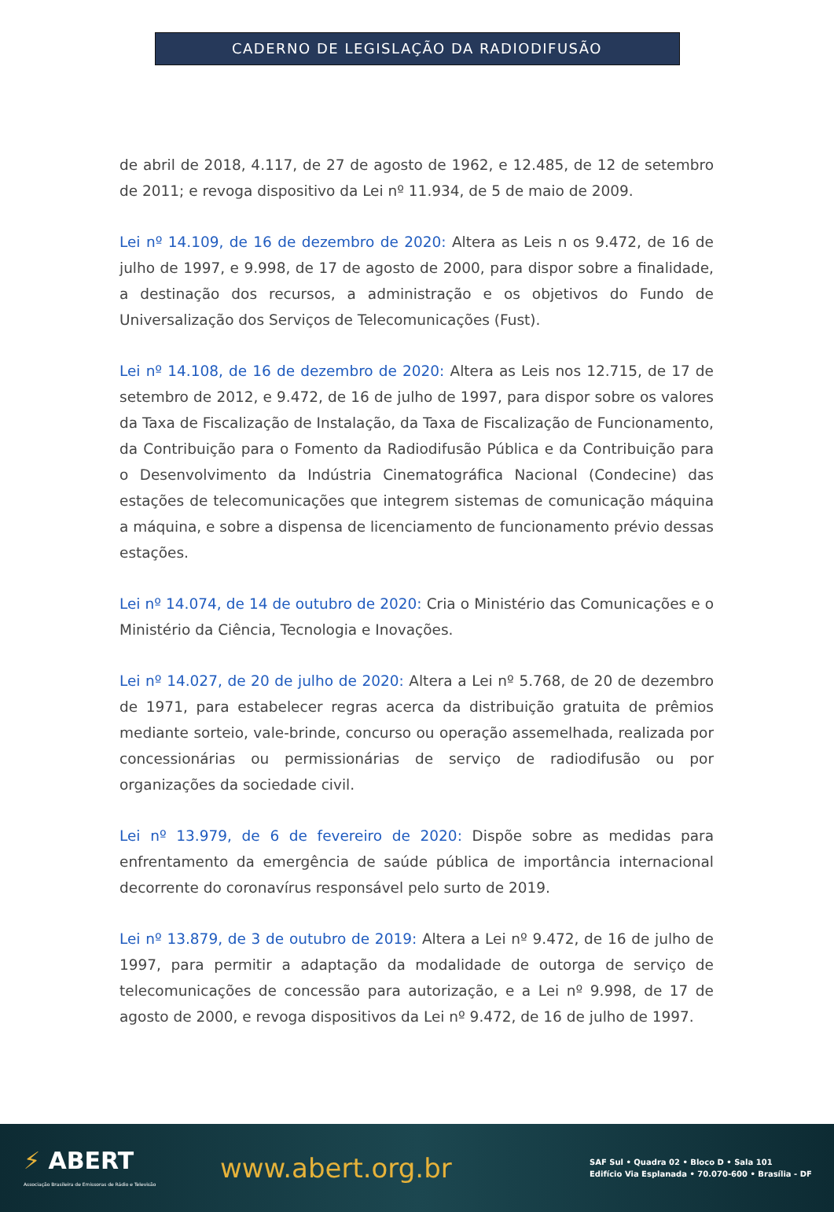CADERNO DE LEGISLAÇÃO DA RADIODIFUSÃO
de abril de 2018, 4.117, de 27 de agosto de 1962, e 12.485, de 12 de setembro de 2011; e revoga dispositivo da Lei nº 11.934, de 5 de maio de 2009.
Lei nº 14.109, de 16 de dezembro de 2020: Altera as Leis n os 9.472, de 16 de julho de 1997, e 9.998, de 17 de agosto de 2000, para dispor sobre a finalidade, a destinação dos recursos, a administração e os objetivos do Fundo de Universalização dos Serviços de Telecomunicações (Fust).
Lei nº 14.108, de 16 de dezembro de 2020: Altera as Leis nos 12.715, de 17 de setembro de 2012, e 9.472, de 16 de julho de 1997, para dispor sobre os valores da Taxa de Fiscalização de Instalação, da Taxa de Fiscalização de Funcionamento, da Contribuição para o Fomento da Radiodifusão Pública e da Contribuição para o Desenvolvimento da Indústria Cinematográfica Nacional (Condecine) das estações de telecomunicações que integrem sistemas de comunicação máquina a máquina, e sobre a dispensa de licenciamento de funcionamento prévio dessas estações.
Lei nº 14.074, de 14 de outubro de 2020: Cria o Ministério das Comunicações e o Ministério da Ciência, Tecnologia e Inovações.
Lei nº 14.027, de 20 de julho de 2020: Altera a Lei nº 5.768, de 20 de dezembro de 1971, para estabelecer regras acerca da distribuição gratuita de prêmios mediante sorteio, vale-brinde, concurso ou operação assemelhada, realizada por concessionárias ou permissionárias de serviço de radiodifusão ou por organizações da sociedade civil.
Lei nº 13.979, de 6 de fevereiro de 2020: Dispõe sobre as medidas para enfrentamento da emergência de saúde pública de importância internacional decorrente do coronavírus responsável pelo surto de 2019.
Lei nº 13.879, de 3 de outubro de 2019: Altera a Lei nº 9.472, de 16 de julho de 1997, para permitir a adaptação da modalidade de outorga de serviço de telecomunicações de concessão para autorização, e a Lei nº 9.998, de 17 de agosto de 2000, e revoga dispositivos da Lei nº 9.472, de 16 de julho de 1997.
⚡ ABERT
Associação Brasileira de Emissoras de Rádio e Televisão
www.abert.org.br
SAF Sul • Quadra 02 • Bloco D • Sala 101
Edifício Via Esplanada • 70.070-600 • Brasília - DF